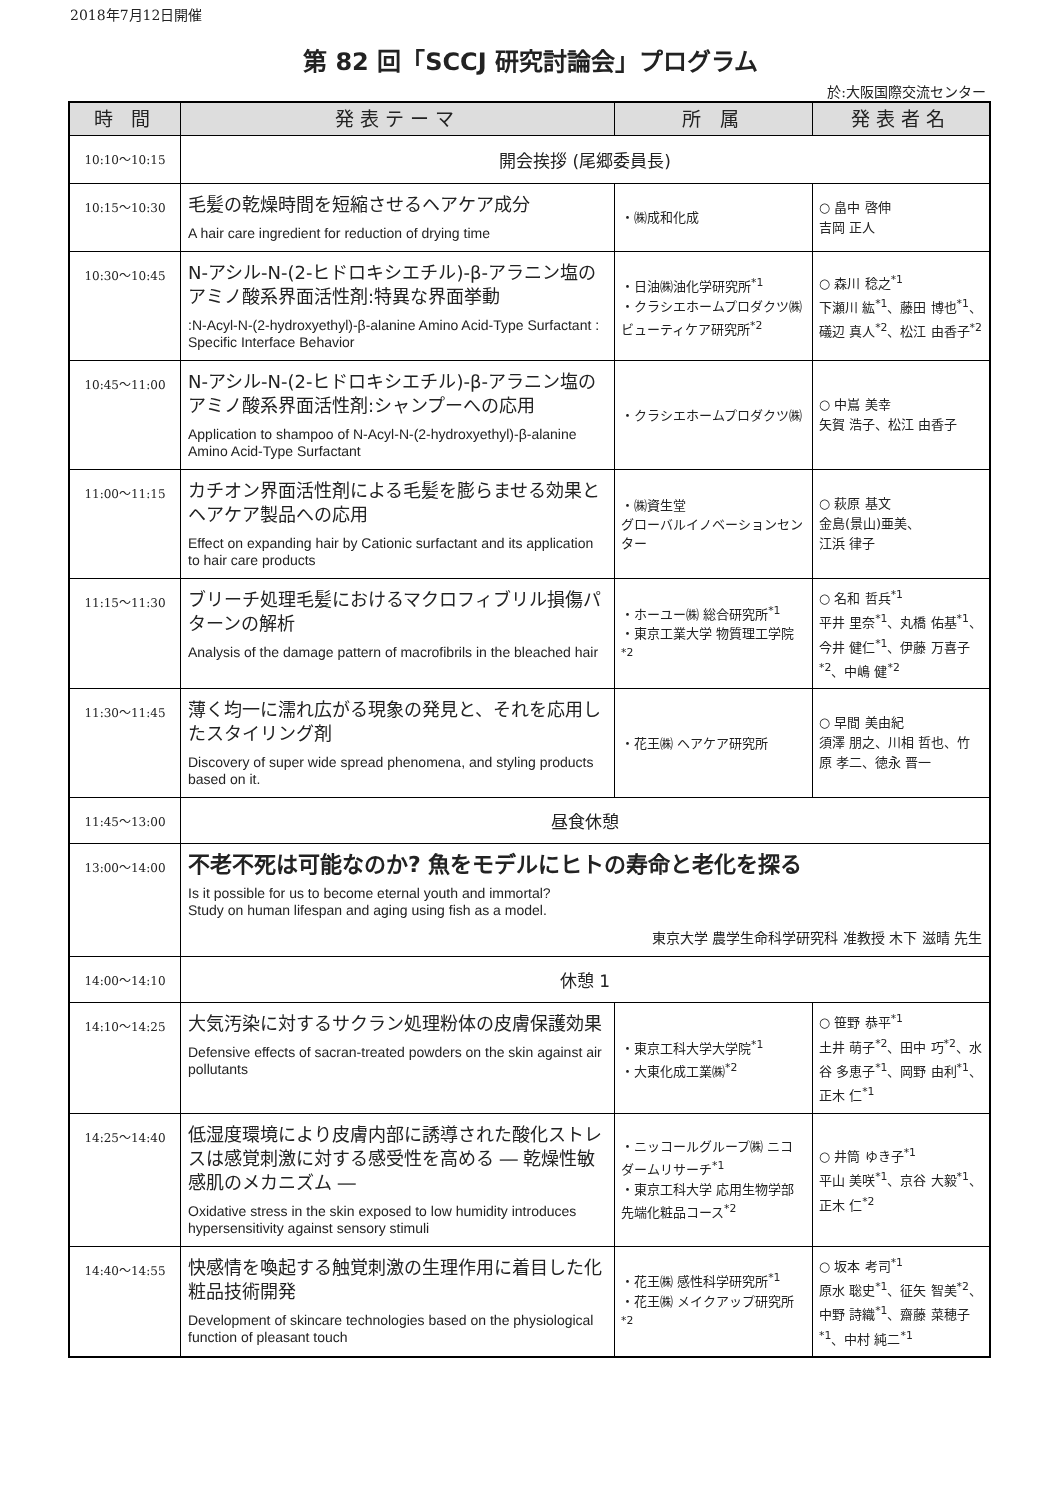2018年7月12日開催
第 82 回「SCCJ 研究討論会」プログラム
於:大阪国際交流センター
| 時 間 | 発表テーマ | 所 属 | 発表者名 |
| --- | --- | --- | --- |
| 10:10～10:15 | 開会挨拶 (尾郷委員長) | | |
| 10:15～10:30 | 毛髪の乾燥時間を短縮させるヘアケア成分 A hair care ingredient for reduction of drying time | ・㈱成和化成 | ○ 畠中 啓伸 吉岡 正人 |
| 10:30～10:45 | N-アシル-N-(2-ヒドロキシエチル)-β-アラニン塩のアミノ酸系界面活性剤:特異な界面挙動 :N-Acyl-N-(2-hydroxyethyl)-β-alanine Amino Acid-Type Surfactant : Specific Interface Behavior | ・日油㈱油化学研究所<sup>*1</sup> ・クラシエホームプロダクツ㈱ ビューティケア研究所<sup>*2</sup> | ○ 森川 稔之<sup>*1</sup> 下瀬川 紘<sup>*1</sup>、藤田 博也<sup>*1</sup>、礒辺 真人<sup>*2</sup>、松江 由香子<sup>*2</sup> |
| 10:45～11:00 | N-アシル-N-(2-ヒドロキシエチル)-β-アラニン塩のアミノ酸系界面活性剤:シャンプーへの応用 Application to shampoo of N-Acyl-N-(2-hydroxyethyl)-β-alanine Amino Acid-Type Surfactant | ・クラシエホームプロダクツ㈱ | ○ 中嶌 美幸 矢賀 浩子、松江 由香子 |
| 11:00～11:15 | カチオン界面活性剤による毛髪を膨らませる効果とヘアケア製品への応用 Effect on expanding hair by Cationic surfactant and its application to hair care products | ・㈱資生堂 グローバルイノベーションセンター | ○ 萩原 基文 金島(景山)亜美、 江浜 律子 |
| 11:15～11:30 | ブリーチ処理毛髪におけるマクロフィブリル損傷パターンの解析 Analysis of the damage pattern of macrofibrils in the bleached hair | ・ホーユー㈱ 総合研究所<sup>*1</sup> ・東京工業大学 物質理工学院<sup>*2</sup> | ○ 名和 哲兵<sup>*1</sup> 平井 里奈<sup>*1</sup>、丸橋 佑基<sup>*1</sup>、今井 健仁<sup>*1</sup>、伊藤 万喜子<sup>*2</sup>、中嶋 健<sup>*2</sup> |
| 11:30～11:45 | 薄く均一に濡れ広がる現象の発見と、それを応用したスタイリング剤 Discovery of super wide spread phenomena, and styling products based on it. | ・花王㈱ ヘアケア研究所 | ○ 早間 美由紀 須澤 朋之、川相 哲也、竹原 孝二、徳永 晋一 |
| 11:45～13:00 | 昼食休憩 | | |
| 13:00～14:00 | 不老不死は可能なのか? 魚をモデルにヒトの寿命と老化を探る Is it possible for us to become eternal youth and immortal? Study on human lifespan and aging using fish as a model. 東京大学 農学生命科学研究科 准教授 木下 滋晴 先生 | | |
| 14:00～14:10 | 休憩 1 | | |
| 14:10～14:25 | 大気汚染に対するサクラン処理粉体の皮膚保護効果 Defensive effects of sacran-treated powders on the skin against air pollutants | ・東京工科大学大学院<sup>*1</sup> ・大東化成工業㈱<sup>*2</sup> | ○ 笹野 恭平<sup>*1</sup> 土井 萌子<sup>*2</sup>、田中 巧<sup>*2</sup>、水谷 多恵子<sup>*1</sup>、岡野 由利<sup>*1</sup>、正木 仁<sup>*1</sup> |
| 14:25～14:40 | 低湿度環境により皮膚内部に誘導された酸化ストレスは感覚刺激に対する感受性を高める ― 乾燥性敏感肌のメカニズム ― Oxidative stress in the skin exposed to low humidity introduces hypersensitivity against sensory stimuli | ・ニッコールグループ㈱ ニコダームリサーチ<sup>*1</sup> ・東京工科大学 応用生物学部 先端化粧品コース<sup>*2</sup> | ○ 井筒 ゆき子<sup>*1</sup> 平山 美咲<sup>*1</sup>、京谷 大毅<sup>*1</sup>、正木 仁<sup>*2</sup> |
| 14:40～14:55 | 快感情を喚起する触覚刺激の生理作用に着目した化粧品技術開発 Development of skincare technologies based on the physiological function of pleasant touch | ・花王㈱ 感性科学研究所<sup>*1</sup> ・花王㈱ メイクアップ研究所<sup>*2</sup> | ○ 坂本 考司<sup>*1</sup> 原水 聡史<sup>*1</sup>、征矢 智美<sup>*2</sup>、中野 詩織<sup>*1</sup>、齋藤 菜穂子<sup>*1</sup>、中村 純二<sup>*1</sup> |